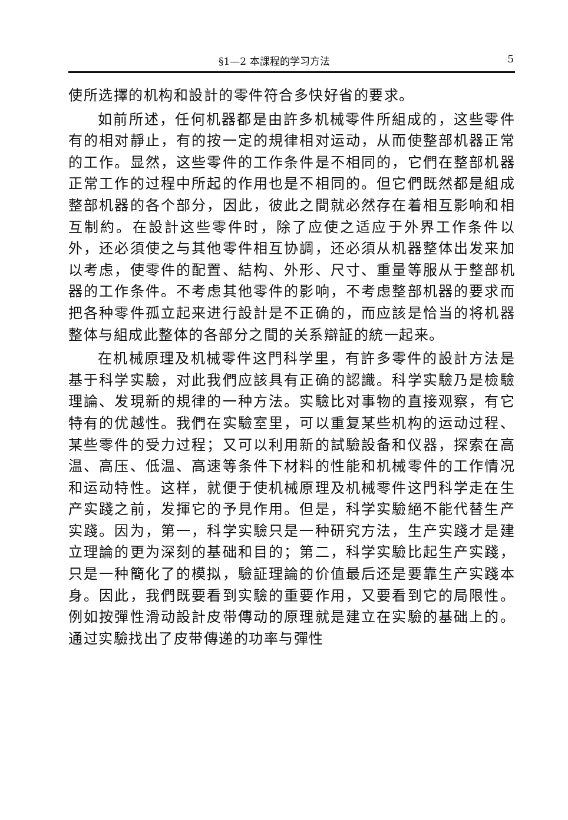§1—2 本課程的学习方法 5
使所选擇的机构和設計的零件符合多快好省的要求。
如前所述，任何机器都是由許多机械零件所組成的，这些零件有的相对靜止，有的按一定的規律相对运动，从而使整部机器正常的工作。显然，这些零件的工作条件是不相同的，它們在整部机器正常工作的过程中所起的作用也是不相同的。但它們既然都是組成整部机器的各个部分，因此，彼此之間就必然存在着相互影响和相互制約。在設計这些零件时，除了应使之适应于外界工作条件以外，还必須使之与其他零件相互协調，还必須从机器整体出发来加以考虑，使零件的配置、結构、外形、尺寸、重量等服从于整部机器的工作条件。不考虑其他零件的影响，不考虑整部机器的要求而把各种零件孤立起来进行設計是不正确的，而应該是恰当的将机器整体与組成此整体的各部分之間的关系辯証的統一起来。
在机械原理及机械零件这門科学里，有許多零件的設計方法是基于科学实驗，对此我們应該具有正确的認識。科学实驗乃是檢驗理論、发現新的規律的一种方法。实驗比对事物的直接观察，有它特有的优越性。我們在实驗室里，可以重复某些机构的运动过程、某些零件的受力过程；又可以利用新的試驗設备和仪器，探索在高温、高压、低温、高速等条件下材料的性能和机械零件的工作情况和运动特性。这样，就便于使机械原理及机械零件这門科学走在生产实踐之前，发揮它的予見作用。但是，科学实驗絕不能代替生产实踐。因为，第一，科学实驗只是一种研究方法，生产实踐才是建立理論的更为深刻的基础和目的；第二，科学实驗比起生产实踐，只是一种簡化了的模拟，驗証理論的价值最后还是要靠生产实踐本身。因此，我們既要看到实驗的重要作用，又要看到它的局限性。例如按彈性滑动設計皮带傳动的原理就是建立在实驗的基础上的。通过实驗找出了皮带傳递的功率与彈性